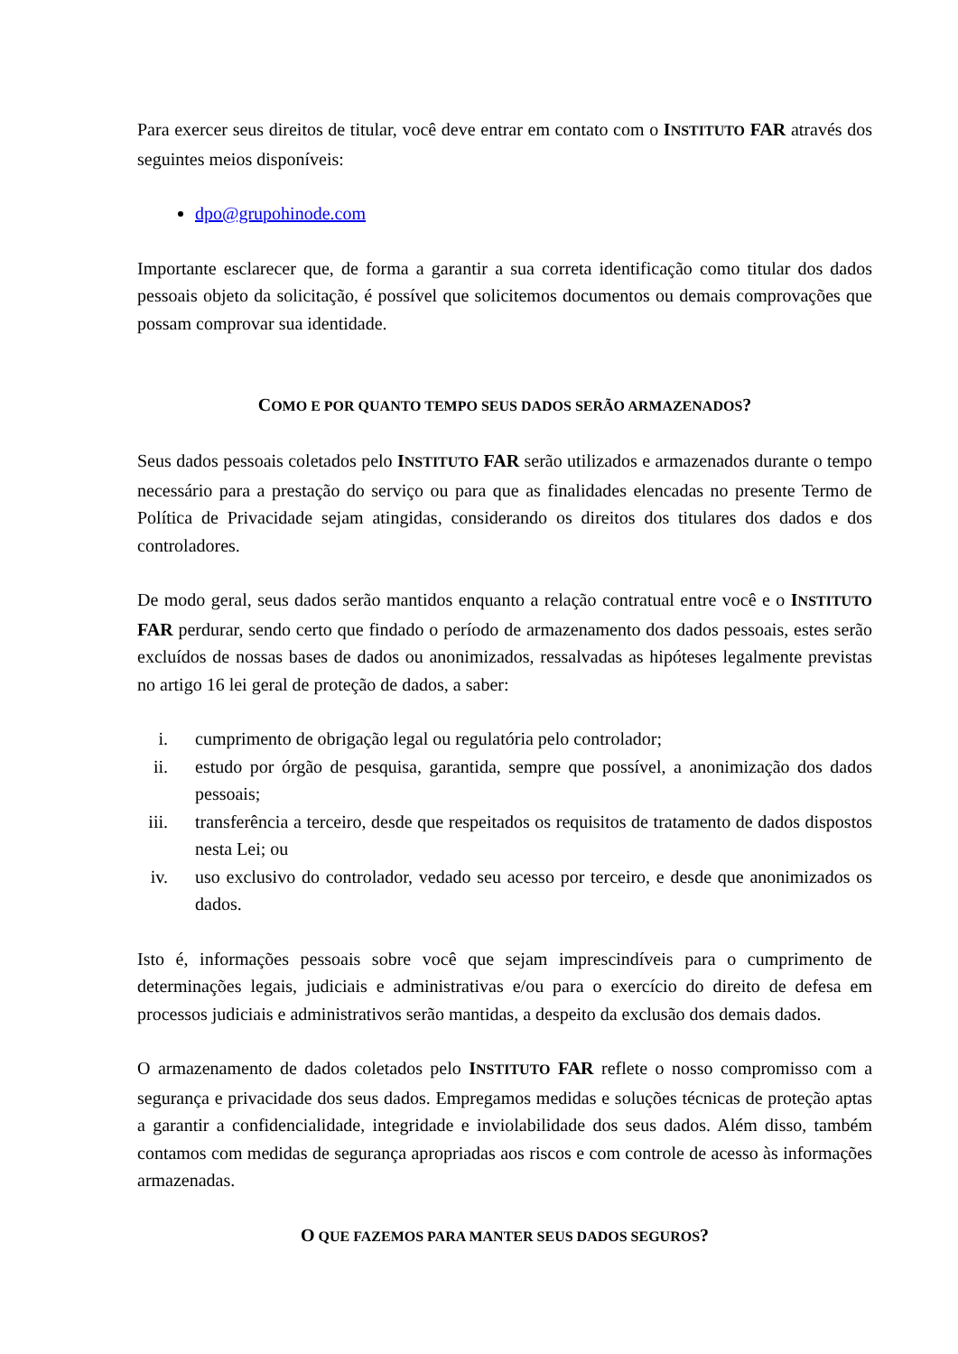Para exercer seus direitos de titular, você deve entrar em contato com o INSTITUTO FAR através dos seguintes meios disponíveis:
dpo@grupohinode.com
Importante esclarecer que, de forma a garantir a sua correta identificação como titular dos dados pessoais objeto da solicitação, é possível que solicitemos documentos ou demais comprovações que possam comprovar sua identidade.
COMO E POR QUANTO TEMPO SEUS DADOS SERÃO ARMAZENADOS?
Seus dados pessoais coletados pelo INSTITUTO FAR serão utilizados e armazenados durante o tempo necessário para a prestação do serviço ou para que as finalidades elencadas no presente Termo de Política de Privacidade sejam atingidas, considerando os direitos dos titulares dos dados e dos controladores.
De modo geral, seus dados serão mantidos enquanto a relação contratual entre você e o INSTITUTO FAR perdurar, sendo certo que findado o período de armazenamento dos dados pessoais, estes serão excluídos de nossas bases de dados ou anonimizados, ressalvadas as hipóteses legalmente previstas no artigo 16 lei geral de proteção de dados, a saber:
i. cumprimento de obrigação legal ou regulatória pelo controlador;
ii. estudo por órgão de pesquisa, garantida, sempre que possível, a anonimização dos dados pessoais;
iii. transferência a terceiro, desde que respeitados os requisitos de tratamento de dados dispostos nesta Lei; ou
iv. uso exclusivo do controlador, vedado seu acesso por terceiro, e desde que anonimizados os dados.
Isto é, informações pessoais sobre você que sejam imprescindíveis para o cumprimento de determinações legais, judiciais e administrativas e/ou para o exercício do direito de defesa em processos judiciais e administrativos serão mantidas, a despeito da exclusão dos demais dados.
O armazenamento de dados coletados pelo INSTITUTO FAR reflete o nosso compromisso com a segurança e privacidade dos seus dados. Empregamos medidas e soluções técnicas de proteção aptas a garantir a confidencialidade, integridade e inviolabilidade dos seus dados. Além disso, também contamos com medidas de segurança apropriadas aos riscos e com controle de acesso às informações armazenadas.
O QUE FAZEMOS PARA MANTER SEUS DADOS SEGUROS?